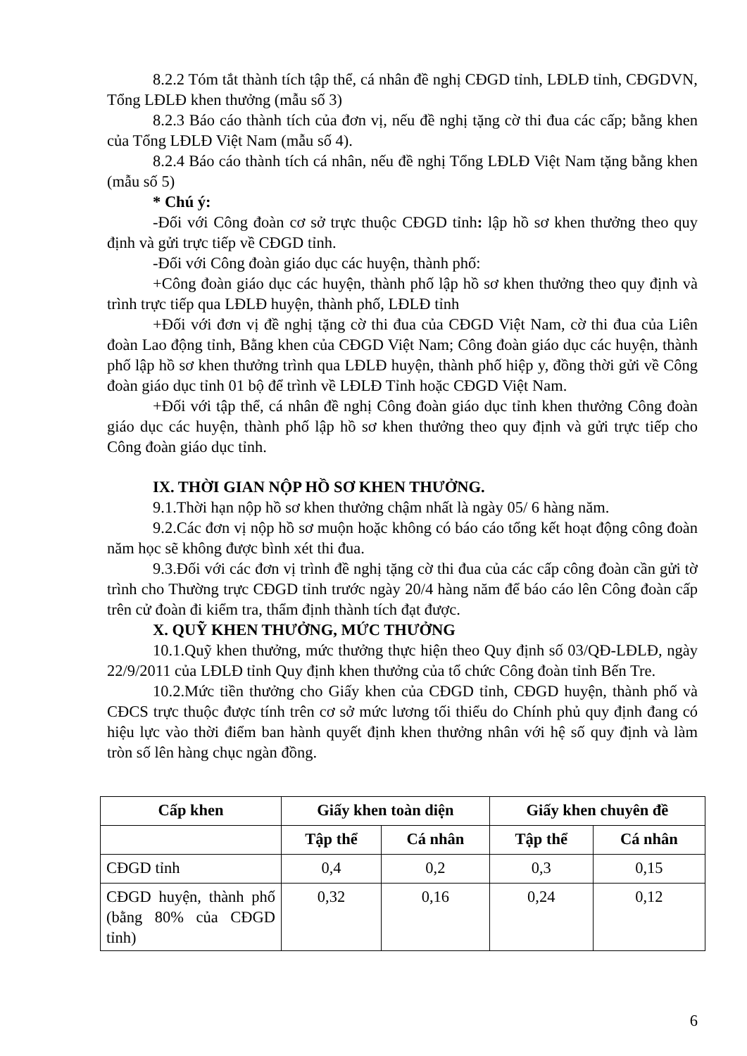8.2.2 Tóm tắt thành tích tập thể, cá nhân đề nghị CĐGD tỉnh, LĐLĐ tỉnh, CĐGDVN, Tổng LĐLĐ khen thưởng (mẫu số 3)
8.2.3 Báo cáo thành tích của đơn vị, nếu đề nghị tặng cờ thi đua các cấp; bằng khen của Tổng LĐLĐ Việt Nam (mẫu số 4).
8.2.4 Báo cáo thành tích cá nhân, nếu đề nghị Tổng LĐLĐ Việt Nam tặng bằng khen (mẫu số 5)
* Chú ý:
-Đối với Công đoàn cơ sở trực thuộc CĐGD tỉnh: lập hồ sơ khen thưởng theo quy định và gửi trực tiếp về CĐGD tỉnh.
-Đối với Công đoàn giáo dục các huyện, thành phố:
+Công đoàn giáo dục các huyện, thành phố lập hồ sơ khen thưởng theo quy định và trình trực tiếp qua LĐLĐ huyện, thành phố, LĐLĐ tỉnh
+Đối với đơn vị đề nghị tặng cờ thi đua của CĐGD Việt Nam, cờ thi đua của Liên đoàn Lao động tỉnh, Bằng khen của CĐGD Việt Nam; Công đoàn giáo dục các huyện, thành phố lập hồ sơ khen thưởng trình qua LĐLĐ huyện, thành phố hiệp y, đồng thời gửi về Công đoàn giáo dục tỉnh 01 bộ để trình về LĐLĐ Tỉnh hoặc CĐGD Việt Nam.
+Đối với tập thể, cá nhân đề nghị Công đoàn giáo dục tỉnh khen thưởng Công đoàn giáo dục các huyện, thành phố lập hồ sơ khen thưởng theo quy định và gửi trực tiếp cho Công đoàn giáo dục tỉnh.
IX. THỜI GIAN NỘP HỒ SƠ KHEN THƯỞNG.
9.1.Thời hạn nộp hồ sơ khen thưởng chậm nhất là ngày 05/ 6 hàng năm.
9.2.Các đơn vị nộp hồ sơ muộn hoặc không có báo cáo tổng kết hoạt động công đoàn năm học sẽ không được bình xét thi đua.
9.3.Đối với các đơn vị trình đề nghị tặng cờ thi đua của các cấp công đoàn cần gửi tờ trình cho Thường trực CĐGD tỉnh trước ngày 20/4 hàng năm để báo cáo lên Công đoàn cấp trên cử đoàn đi kiểm tra, thẩm định thành tích đạt được.
X. QUỸ KHEN THƯỞNG, MỨC THƯỞNG
10.1.Quỹ khen thưởng, mức thưởng thực hiện theo Quy định số 03/QĐ-LĐLĐ, ngày 22/9/2011 của LĐLĐ tỉnh Quy định khen thưởng của tổ chức Công đoàn tỉnh Bến Tre.
10.2.Mức tiền thưởng cho Giấy khen của CĐGD tỉnh, CĐGD huyện, thành phố và CĐCS trực thuộc được tính trên cơ sở mức lương tối thiểu do Chính phủ quy định đang có hiệu lực vào thời điểm ban hành quyết định khen thưởng nhân với hệ số quy định và làm tròn số lên hàng chục ngàn đồng.
| Cấp khen | Giấy khen toàn diện | | Giấy khen chuyên đề | |
| --- | --- | --- | --- | --- |
| | Tập thể | Cá nhân | Tập thể | Cá nhân |
| CĐGD tỉnh | 0,4 | 0,2 | 0,3 | 0,15 |
| CĐGD huyện, thành phố (bằng 80% của CĐGD tỉnh) | 0,32 | 0,16 | 0,24 | 0,12 |
6